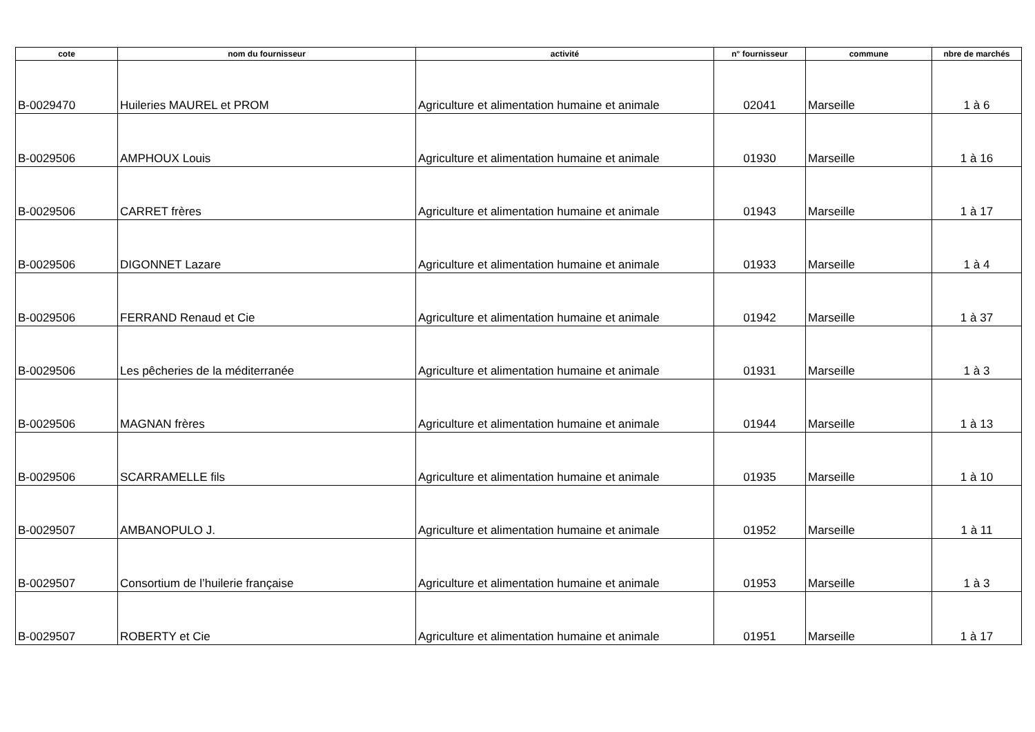| cote | nom du fournisseur | activité | n° fournisseur | commune | nbre de marchés |
| --- | --- | --- | --- | --- | --- |
| B-0029470 | Huileries MAUREL et PROM | Agriculture et alimentation humaine et animale | 02041 | Marseille | 1 à 6 |
| B-0029506 | AMPHOUX Louis | Agriculture et alimentation humaine et animale | 01930 | Marseille | 1 à 16 |
| B-0029506 | CARRET frères | Agriculture et alimentation humaine et animale | 01943 | Marseille | 1 à 17 |
| B-0029506 | DIGONNET Lazare | Agriculture et alimentation humaine et animale | 01933 | Marseille | 1 à 4 |
| B-0029506 | FERRAND Renaud et Cie | Agriculture et alimentation humaine et animale | 01942 | Marseille | 1 à 37 |
| B-0029506 | Les pêcheries de la méditerranée | Agriculture et alimentation humaine et animale | 01931 | Marseille | 1 à 3 |
| B-0029506 | MAGNAN frères | Agriculture et alimentation humaine et animale | 01944 | Marseille | 1 à 13 |
| B-0029506 | SCARRAMELLE fils | Agriculture et alimentation humaine et animale | 01935 | Marseille | 1 à 10 |
| B-0029507 | AMBANOPULO J. | Agriculture et alimentation humaine et animale | 01952 | Marseille | 1 à 11 |
| B-0029507 | Consortium de l’huilerie française | Agriculture et alimentation humaine et animale | 01953 | Marseille | 1 à 3 |
| B-0029507 | ROBERTY et Cie | Agriculture et alimentation humaine et animale | 01951 | Marseille | 1 à 17 |